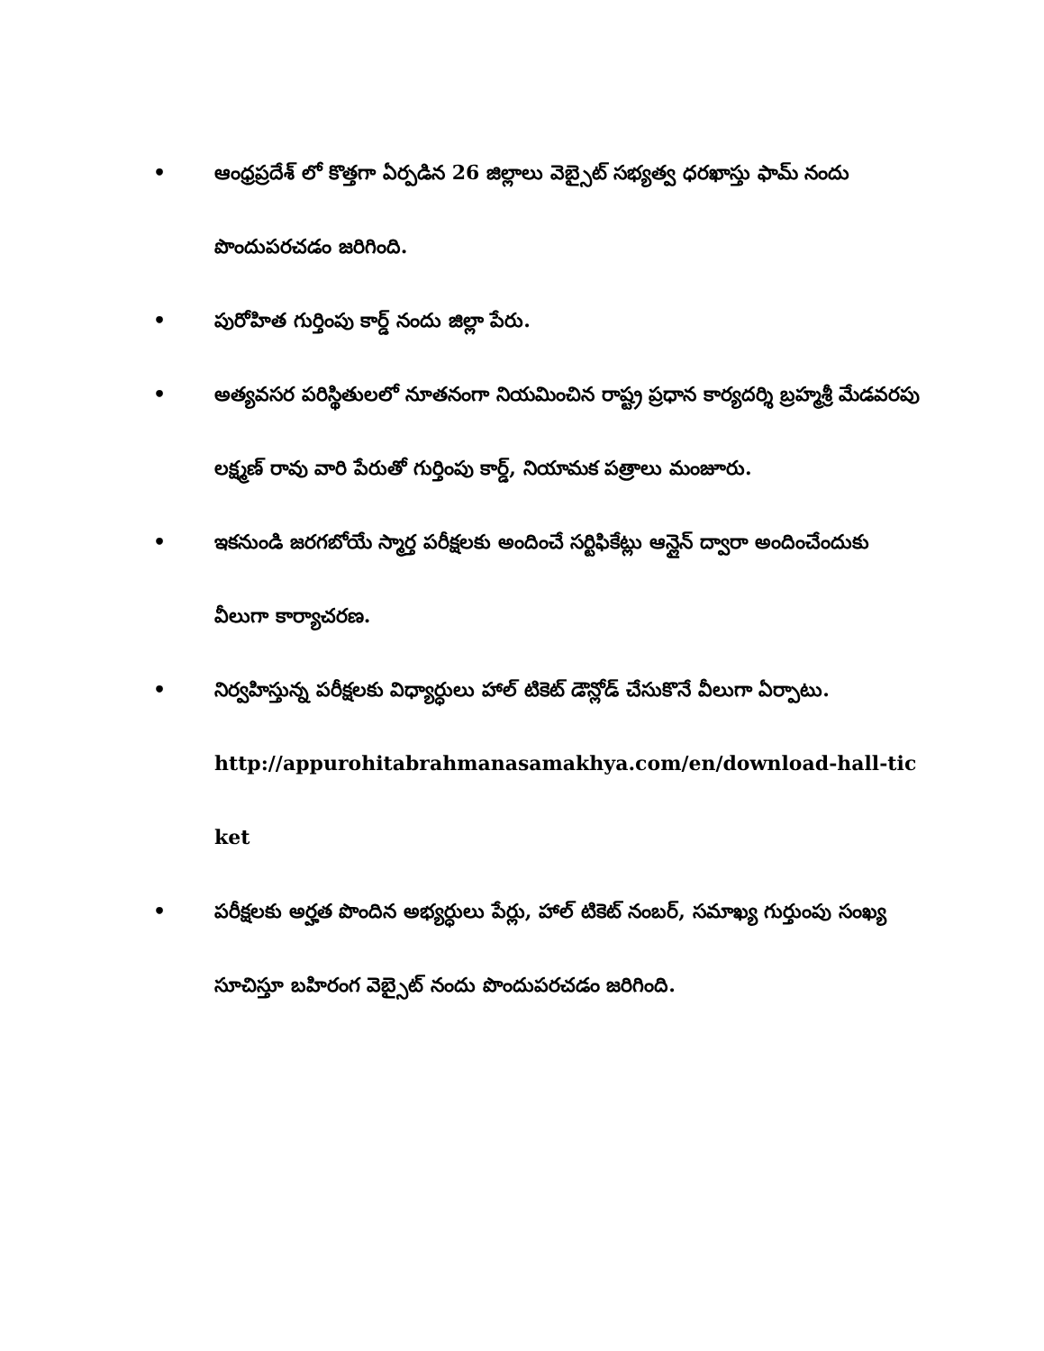• ఆంధ్రప్రదేశ్ లో కొత్తగా ఏర్పడిన 26 జిల్లాలు వెబ్సైట్ సభ్యత్వ ధరఖాస్తు ఫామ్ నందు పొందుపరచడం జరిగింది.
• పురోహిత గుర్తింపు కార్డ్ నందు జిల్లా పేరు.
• అత్యవసర పరిస్థితులలో నూతనంగా నియమించిన రాష్ట్ర ప్రధాన కార్యదర్శి బ్రహ్మశ్రీ మేడవరపు లక్ష్మణ్ రావు వారి పేరుతో గుర్తింపు కార్డ్, నియామక పత్రాలు మంజూరు.
• ఇకనుండి జరగబోయే స్మార్త పరీక్షలకు అందించే సర్టిఫికేట్లు ఆన్లైన్ ద్వారా అందించేందుకు వీలుగా కార్యాచరణ.
• నిర్వహిస్తున్న పరీక్షలకు విధ్యార్ధులు హాల్ టికెట్ డౌన్లోడ్ చేసుకొనే వీలుగా ఏర్పాటు.
http://appurohitabrahmanasamakhya.com/en/download-hall-ticket
• పరీక్షలకు అర్హత పొందిన అభ్యర్ధులు పేర్లు, హాల్ టికెట్ నంబర్, సమాఖ్య గుర్తుంపు సంఖ్య సూచిస్తూ బహిరంగ వెబ్సైట్ నందు పొందుపరచడం జరిగింది.